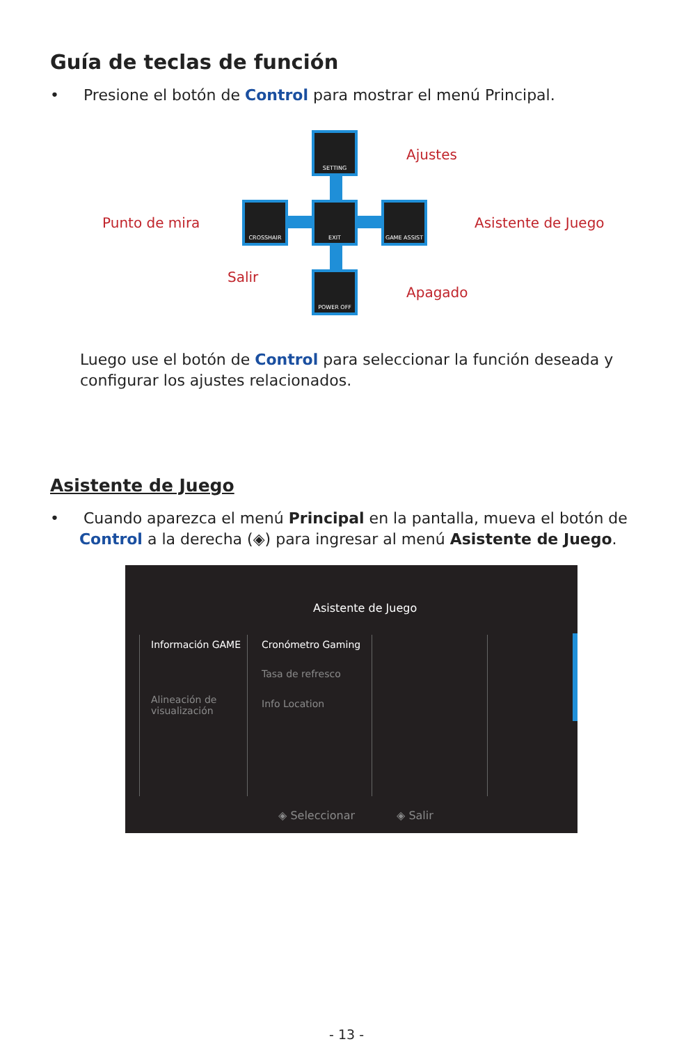Guía de teclas de función
• Presione el botón de Control para mostrar el menú Principal.
SETTING
CROSSHAIR EXIT GAME ASSIST
POWER OFF
Ajustes
Punto de mira Asistente de Juego
Salir
Apagado
Luego use el botón de Control para seleccionar la función deseada y configurar los ajustes relacionados.
Asistente de Juego
• Cuando aparezca el menú Principal en la pantalla, mueva el botón de
Control a la derecha (◈) para ingresar al menú Asistente de Juego.
Asistente de Juego
Información GAME
Alineación de
visualización
Cronómetro Gaming
Tasa de refresco
Info Location
◈ Seleccionar ◈ Salir
- 13 -